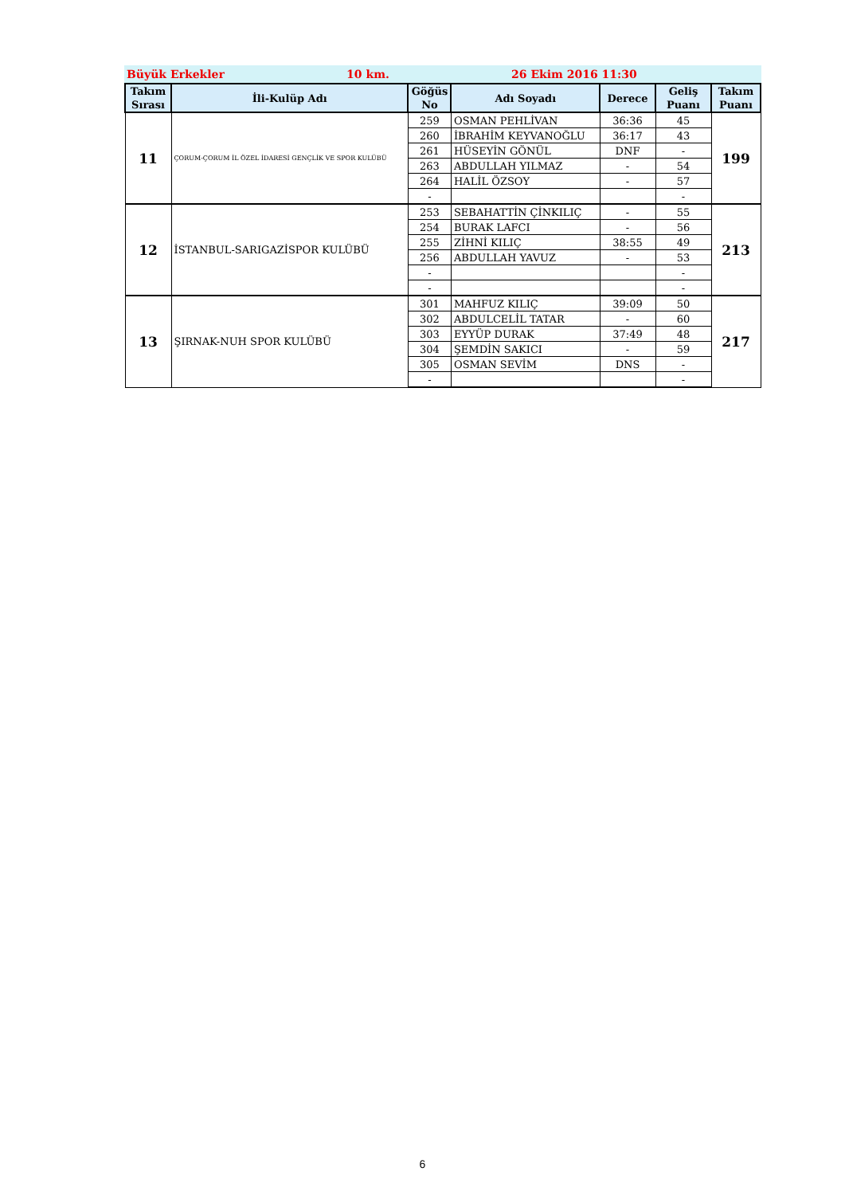Büyük Erkekler 10 km. 26 Ekim 2016 11:30
| Takım Sırası | İli-Kulüp Adı | Göğüs No | Adı Soyadı | Derece | Geliş Puanı | Takım Puanı |
| --- | --- | --- | --- | --- | --- | --- |
| 11 | ÇORUM-ÇORUM İL ÖZEL İDARESİ GENÇLİK VE SPOR KULÜBÜ | 259 | OSMAN PEHLİVAN | 36:36 | 45 | 199 |
| | | 260 | İBRAHİM KEYVANOĞLU | 36:17 | 43 | |
| | | 261 | HÜSEYİN GÖNÜL | DNF | - | |
| | | 263 | ABDULLAH YILMAZ | - | 54 | |
| | | 264 | HALİL ÖZSOY | - | 57 | |
| | | - | | | - | |
| 12 | İSTANBUL-SARIGAZİSPOR KULÜBÜ | 253 | SEBAHATTİN ÇİNKILIÇ | - | 55 | 213 |
| | | 254 | BURAK LAFCI | - | 56 | |
| | | 255 | ZİHNİ KILIÇ | 38:55 | 49 | |
| | | 256 | ABDULLAH YAVUZ | - | 53 | |
| | | - | | | - | |
| | | - | | | - | |
| 13 | ŞIRNAK-NUH SPOR KULÜBÜ | 301 | MAHFUZ KILIÇ | 39:09 | 50 | 217 |
| | | 302 | ABDULCELİL TATAR | - | 60 | |
| | | 303 | EYYÜP DURAK | 37:49 | 48 | |
| | | 304 | ŞEMDİN SAKICI | - | 59 | |
| | | 305 | OSMAN SEVİM | DNS | - | |
| | | - | | | - | |
6